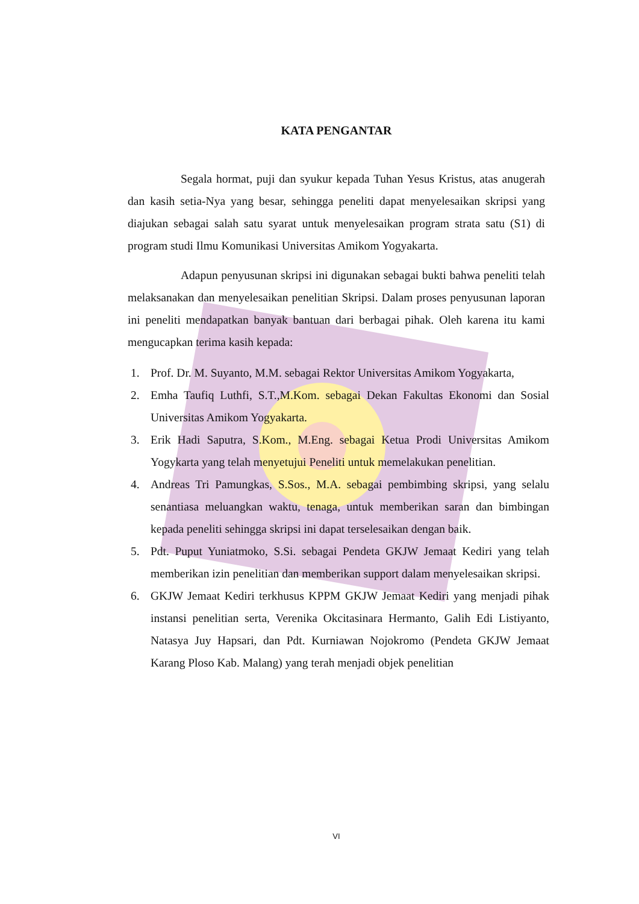KATA PENGANTAR
Segala hormat, puji dan syukur kepada Tuhan Yesus Kristus, atas anugerah dan kasih setia-Nya yang besar, sehingga peneliti dapat menyelesaikan skripsi yang diajukan sebagai salah satu syarat untuk menyelesaikan program strata satu (S1) di program studi Ilmu Komunikasi Universitas Amikom Yogyakarta.
Adapun penyusunan skripsi ini digunakan sebagai bukti bahwa peneliti telah melaksanakan dan menyelesaikan penelitian Skripsi. Dalam proses penyusunan laporan ini peneliti mendapatkan banyak bantuan dari berbagai pihak. Oleh karena itu kami mengucapkan terima kasih kepada:
1. Prof. Dr. M. Suyanto, M.M. sebagai Rektor Universitas Amikom Yogyakarta,
2. Emha Taufiq Luthfi, S.T.,M.Kom. sebagai Dekan Fakultas Ekonomi dan Sosial Universitas Amikom Yogyakarta.
3. Erik Hadi Saputra, S.Kom., M.Eng. sebagai Ketua Prodi Universitas Amikom Yogykarta yang telah menyetujui Peneliti untuk memelakukan penelitian.
4. Andreas Tri Pamungkas, S.Sos., M.A. sebagai pembimbing skripsi, yang selalu senantiasa meluangkan waktu, tenaga, untuk memberikan saran dan bimbingan kepada peneliti sehingga skripsi ini dapat terselesaikan dengan baik.
5. Pdt. Puput Yuniatmoko, S.Si. sebagai Pendeta GKJW Jemaat Kediri yang telah memberikan izin penelitian dan memberikan support dalam menyelesaikan skripsi.
6. GKJW Jemaat Kediri terkhusus KPPM GKJW Jemaat Kediri yang menjadi pihak instansi penelitian serta, Verenika Okcitasinara Hermanto, Galih Edi Listiyanto, Natasya Juy Hapsari, dan Pdt. Kurniawan Nojokromo (Pendeta GKJW Jemaat Karang Ploso Kab. Malang) yang terah menjadi objek penelitian
VI